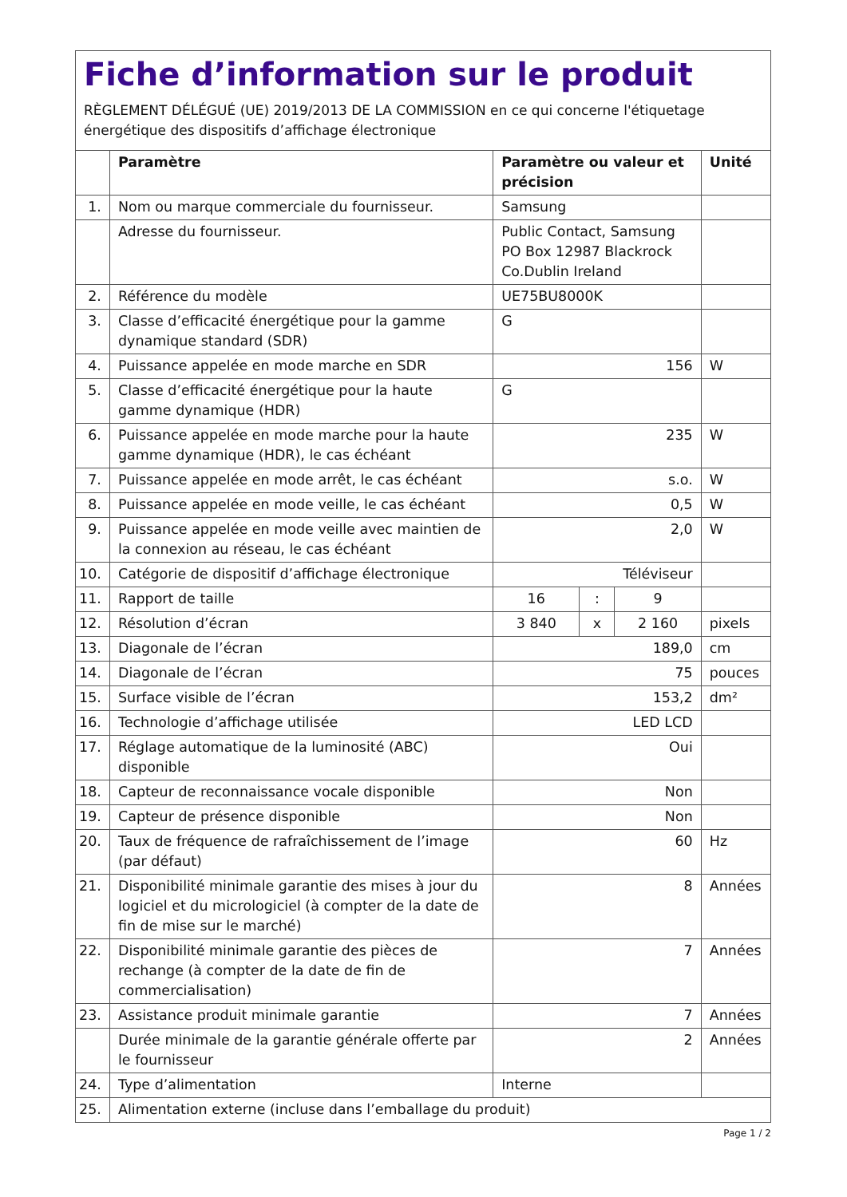Fiche d’information sur le produit
RÈGLEMENT DÉLÉGUÉ (UE) 2019/2013 DE LA COMMISSION en ce qui concerne l'étiquetage énergétique des dispositifs d’affichage électronique
| | Paramètre | Paramètre ou valeur et précision | | | Unité |
| --- | --- | --- | --- | --- | --- |
| 1. | Nom ou marque commerciale du fournisseur. | Samsung | | | |
| | Adresse du fournisseur. | Public Contact, Samsung PO Box 12987 Blackrock Co.Dublin Ireland | | | |
| 2. | Référence du modèle | UE75BU8000K | | | |
| 3. | Classe d’efficacité énergétique pour la gamme dynamique standard (SDR) | G | | | |
| 4. | Puissance appelée en mode marche en SDR | 156 | | | W |
| 5. | Classe d’efficacité énergétique pour la haute gamme dynamique (HDR) | G | | | |
| 6. | Puissance appelée en mode marche pour la haute gamme dynamique (HDR), le cas échéant | 235 | | | W |
| 7. | Puissance appelée en mode arrêt, le cas échéant | s.o. | | | W |
| 8. | Puissance appelée en mode veille, le cas échéant | 0,5 | | | W |
| 9. | Puissance appelée en mode veille avec maintien de la connexion au réseau, le cas échéant | 2,0 | | | W |
| 10. | Catégorie de dispositif d’affichage électronique | Téléviseur | | | |
| 11. | Rapport de taille | 16 | : | 9 | |
| 12. | Résolution d’écran | 3 840 | x | 2 160 | pixels |
| 13. | Diagonale de l’écran | 189,0 | | | cm |
| 14. | Diagonale de l’écran | 75 | | | pouces |
| 15. | Surface visible de l’écran | 153,2 | | | dm² |
| 16. | Technologie d’affichage utilisée | LED LCD | | | |
| 17. | Réglage automatique de la luminosité (ABC) disponible | Oui | | | |
| 18. | Capteur de reconnaissance vocale disponible | Non | | | |
| 19. | Capteur de présence disponible | Non | | | |
| 20. | Taux de fréquence de rafraîchissement de l’image (par défaut) | 60 | | | Hz |
| 21. | Disponibilité minimale garantie des mises à jour du logiciel et du micrologiciel (à compter de la date de fin de mise sur le marché) | 8 | | | Années |
| 22. | Disponibilité minimale garantie des pièces de rechange (à compter de la date de fin de commercialisation) | 7 | | | Années |
| 23. | Assistance produit minimale garantie | 7 | | | Années |
| | Durée minimale de la garantie générale offerte par le fournisseur | 2 | | | Années |
| 24. | Type d’alimentation | Interne | | | |
| 25. | Alimentation externe (incluse dans l’emballage du produit) | | | | |
Page 1 / 2